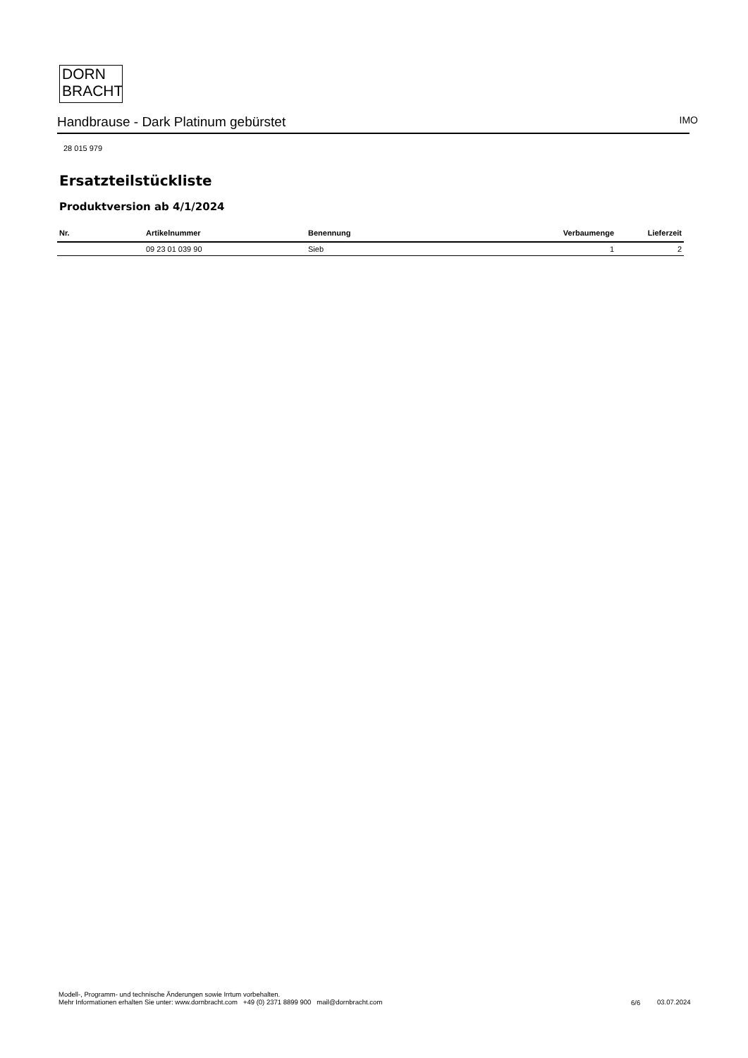DORN
BRACHT
Handbrause - Dark Platinum gebürstet IMO
28 015 979
Ersatzteilstückliste
Produktversion ab 4/1/2024
| Nr. | Artikelnummer | Benennung | Verbaumenge | Lieferzeit |
| --- | --- | --- | --- | --- |
| | 09 23 01 039 90 | Sieb | 1 | 2 |
Modell-, Programm- und technische Änderungen sowie Irrtum vorbehalten.
Mehr Informationen erhalten Sie unter: www.dornbracht.com +49 (0) 2371 8899 900 mail@dornbracht.com
6/6 03.07.2024